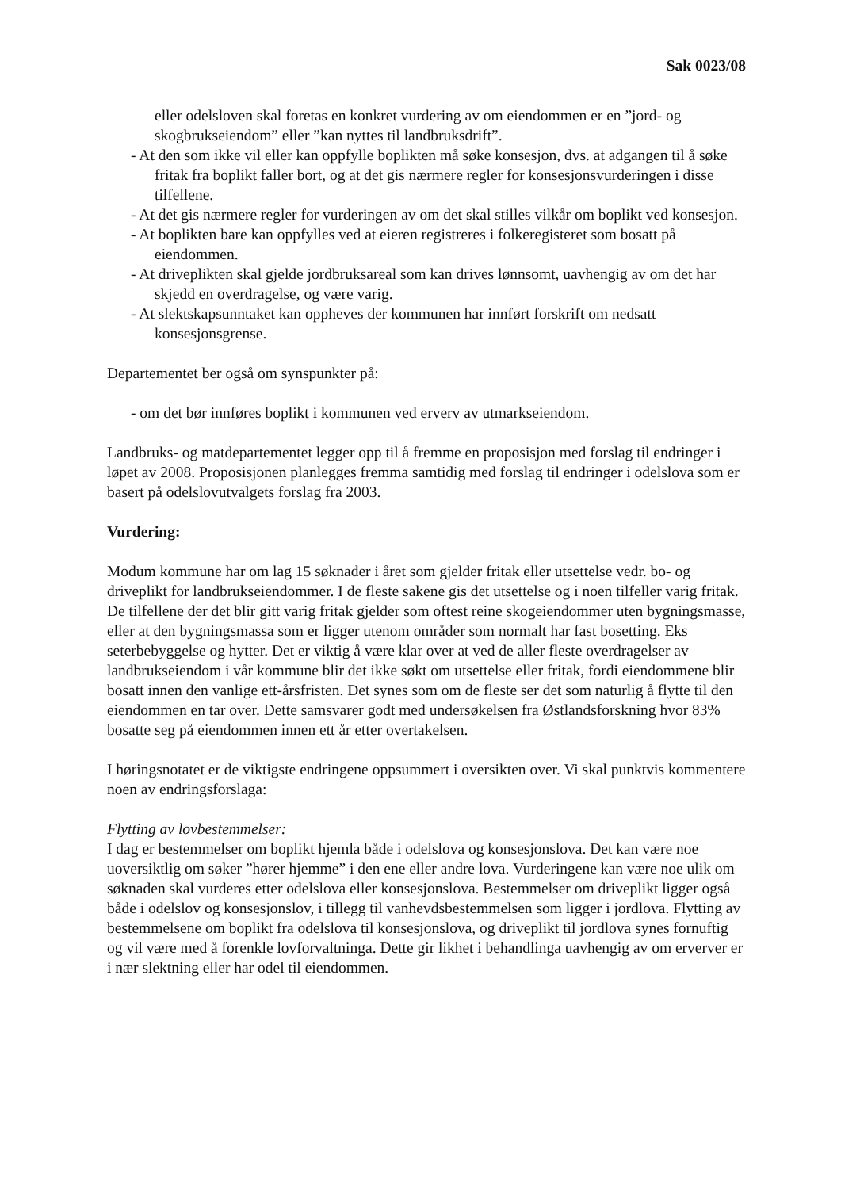Sak 0023/08
eller odelsloven skal foretas en konkret vurdering av om eiendommen er en ”jord- og skogbrukseiendom” eller ”kan nyttes til landbruksdrift”.
- At den som ikke vil eller kan oppfylle boplikten må søke konsesjon, dvs. at adgangen til å søke fritak fra boplikt faller bort, og at det gis nærmere regler for konsesjonsvurderingen i disse tilfellene.
- At det gis nærmere regler for vurderingen av om det skal stilles vilkår om boplikt ved konsesjon.
- At boplikten bare kan oppfylles ved at eieren registreres i folkeregisteret som bosatt på eiendommen.
- At driveplikten skal gjelde jordbruksareal som kan drives lønnsomt, uavhengig av om det har skjedd en overdragelse, og være varig.
- At slektskapsunntaket kan oppheves der kommunen har innført forskrift om nedsatt konsesjonsgrense.
Departementet ber også om synspunkter på:
- om det bør innføres boplikt i kommunen ved erverv av utmarkseiendom.
Landbruks- og matdepartementet legger opp til å fremme en proposisjon med forslag til endringer i løpet av 2008. Proposisjonen planlegges fremma samtidig med forslag til endringer i odelslova som er basert på odelslovutvalgets forslag fra 2003.
Vurdering:
Modum kommune har om lag 15 søknader i året som gjelder fritak eller utsettelse vedr. bo- og driveplikt for landbrukseiendommer. I de fleste sakene gis det utsettelse og i noen tilfeller varig fritak. De tilfellene der det blir gitt varig fritak gjelder som oftest reine skogeiendommer uten bygningsmasse, eller at den bygningsmassa som er ligger utenom områder som normalt har fast bosetting. Eks seterbebyggelse og hytter. Det er viktig å være klar over at ved de aller fleste overdragelser av landbrukseiendom i vår kommune blir det ikke søkt om utsettelse eller fritak, fordi eiendommene blir bosatt innen den vanlige ett-årsfristen. Det synes som om de fleste ser det som naturlig å flytte til den eiendommen en tar over. Dette samsvarer godt med undersøkelsen fra Østlandsforskning hvor 83% bosatte seg på eiendommen innen ett år etter overtakelsen.
I høringsnotatet er de viktigste endringene oppsummert i oversikten over. Vi skal punktvis kommentere noen av endringsforslaga:
Flytting av lovbestemmelser:
I dag er bestemmelser om boplikt hjemla både i odelslova og konsesjonslova. Det kan være noe uoversiktlig om søker ”hører hjemme” i den ene eller andre lova. Vurderingene kan være noe ulik om søknaden skal vurderes etter odelslova eller konsesjonslova. Bestemmelser om driveplikt ligger også både i odelslov og konsesjonslov, i tillegg til vanhevdsbestemmelsen som ligger i jordlova. Flytting av bestemmelsene om boplikt fra odelslova til konsesjonslova, og driveplikt til jordlova synes fornuftig og vil være med å forenkle lovforvaltninga. Dette gir likhet i behandlinga uavhengig av om erverver er i nær slektning eller har odel til eiendommen.